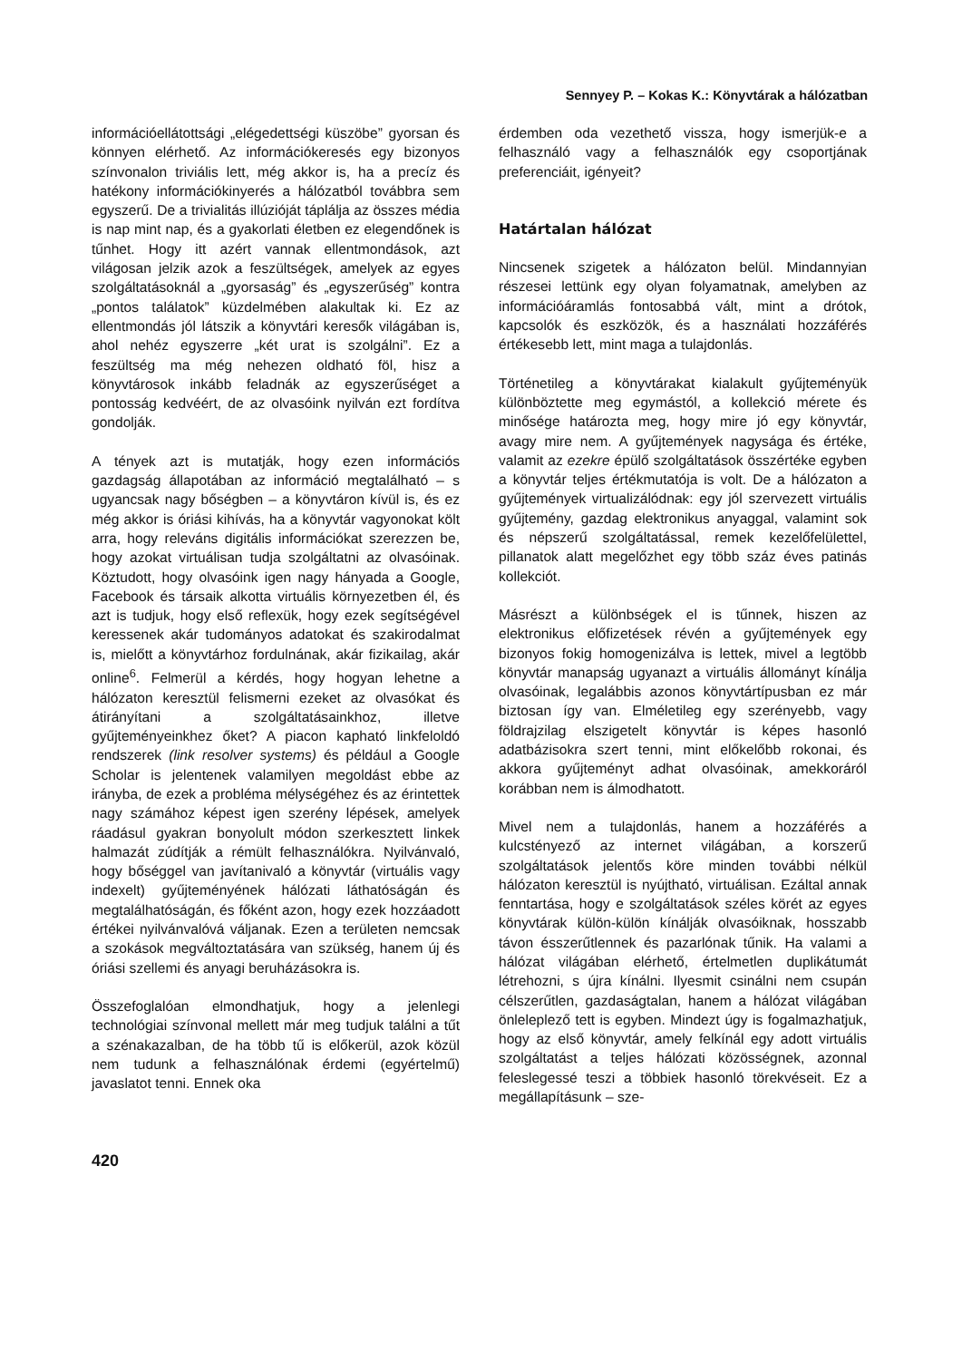Sennyey P. – Kokas K.: Könyvtárak a hálózatban
információellátottsági „elégedettségi küszöbe” gyorsan és könnyen elérhető. Az információkeresés egy bizonyos színvonalon triviális lett, még akkor is, ha a precíz és hatékony információkinyerés a hálózatból továbbra sem egyszerű. De a trivialitás illúzióját táplálja az összes média is nap mint nap, és a gyakorlati életben ez elegendőnek is tűnhet. Hogy itt azért vannak ellentmondások, azt világosan jelzik azok a feszültségek, amelyek az egyes szolgáltatásoknál a „gyorsaság” és „egyszerűség” kontra „pontos találatok” küzdelmében alakultak ki. Ez az ellentmondás jól látszik a könyvtári keresők világában is, ahol nehéz egyszerre „két urat is szolgálni”. Ez a feszültség ma még nehezen oldható föl, hisz a könyvtárosok inkább feladnák az egyszerűséget a pontosság kedvéért, de az olvasóink nyilván ezt fordítva gondolják.
A tények azt is mutatják, hogy ezen információs gazdagság állapotában az információ megtalálható – s ugyancsak nagy bőségben – a könyvtáron kívül is, és ez még akkor is óriási kihívás, ha a könyvtár vagyonokat költ arra, hogy releváns digitális információkat szerezzen be, hogy azokat virtuálisan tudja szolgáltatni az olvasóinak. Köztudott, hogy olvasóink igen nagy hányada a Google, Facebook és társaik alkotta virtuális környezetben él, és azt is tudjuk, hogy első reflexük, hogy ezek segítségével keressenek akár tudományos adatokat és szakirodalmat is, mielőtt a könyvtárhoz fordulnának, akár fizikailag, akár online<sup>6</sup>. Felmerül a kérdés, hogy hogyan lehetne a hálózaton keresztül felismerni ezeket az olvasókat és átirányítani a szolgáltatásainkhoz, illetve gyűjteményeinkhez őket? A piacon kapható linkfeloldó rendszerek (link resolver systems) és például a Google Scholar is jelentenek valamilyen megoldást ebbe az irányba, de ezek a probléma mélységéhez és az érintettek nagy számához képest igen szerény lépések, amelyek ráadásul gyakran bonyolult módon szerkesztett linkek halmazát zúdítják a rémült felhasználókra. Nyilvánvaló, hogy bőséggel van javítanivaló a könyvtár (virtuális vagy indexelt) gyűjteményének hálózati láthatóságán és megtalálhatóságán, és főként azon, hogy ezek hozzáadott értékei nyilvánvalóvá váljanak. Ezen a területen nemcsak a szokások megváltoztatására van szükség, hanem új és óriási szellemi és anyagi beruházásokra is.
Összefoglalóan elmondhatjuk, hogy a jelenlegi technológiai színvonal mellett már meg tudjuk találni a tűt a szénakazalban, de ha több tű is előkerül, azok közül nem tudunk a felhasználónak érdemi (egyértelmű) javaslatot tenni. Ennek oka
érdemben oda vezethető vissza, hogy ismerjük-e a felhasználó vagy a felhasználók egy csoportjának preferenciáit, igényeit?
Határtalan hálózat
Nincsenek szigetek a hálózaton belül. Mindannyian részesei lettünk egy olyan folyamatnak, amelyben az információáramlás fontosabbá vált, mint a drótok, kapcsolók és eszközök, és a használati hozzáférés értékesebb lett, mint maga a tulajdonlás.
Történetileg a könyvtárakat kialakult gyűjteményük különböztette meg egymástól, a kollekció mérete és minősége határozta meg, hogy mire jó egy könyvtár, avagy mire nem. A gyűjtemények nagysága és értéke, valamit az ezekre épülő szolgáltatások összértéke egyben a könyvtár teljes értékmutatója is volt. De a hálózaton a gyűjtemények virtualizálódnak: egy jól szervezett virtuális gyűjtemény, gazdag elektronikus anyaggal, valamint sok és népszerű szolgáltatással, remek kezelőfelülettel, pillanatok alatt megelőzhet egy több száz éves patinás kollekciót.
Másrészt a különbségek el is tűnnek, hiszen az elektronikus előfizetések révén a gyűjtemények egy bizonyos fokig homogenizálva is lettek, mivel a legtöbb könyvtár manapság ugyanazt a virtuális állományt kínálja olvasóinak, legalábbis azonos könyvtártípusban ez már biztosan így van. Elméletileg egy szerényebb, vagy földrajzilag elszigetelt könyvtár is képes hasonló adatbázisokra szert tenni, mint előkelőbb rokonai, és akkora gyűjteményt adhat olvasóinak, amekkoráról korábban nem is álmodhatott.
Mivel nem a tulajdonlás, hanem a hozzáférés a kulcstényező az internet világában, a korszerű szolgáltatások jelentős köre minden további nélkül hálózaton keresztül is nyújtható, virtuálisan. Ezáltal annak fenntartása, hogy e szolgáltatások széles körét az egyes könyvtárak külön-külön kínálják olvasóiknak, hosszabb távon ésszerűtlennek és pazarlónak tűnik. Ha valami a hálózat világában elérhető, értelmetlen duplikátumát létrehozni, s újra kínálni. Ilyesmit csinálni nem csupán célszerűtlen, gazdaságtalan, hanem a hálózat világában önleleplező tett is egyben. Mindezt úgy is fogalmazhatjuk, hogy az első könyvtár, amely felkínál egy adott virtuális szolgáltatást a teljes hálózati közösségnek, azonnal feleslegessé teszi a többiek hasonló törekvéseit. Ez a megállapításunk – sze-
420